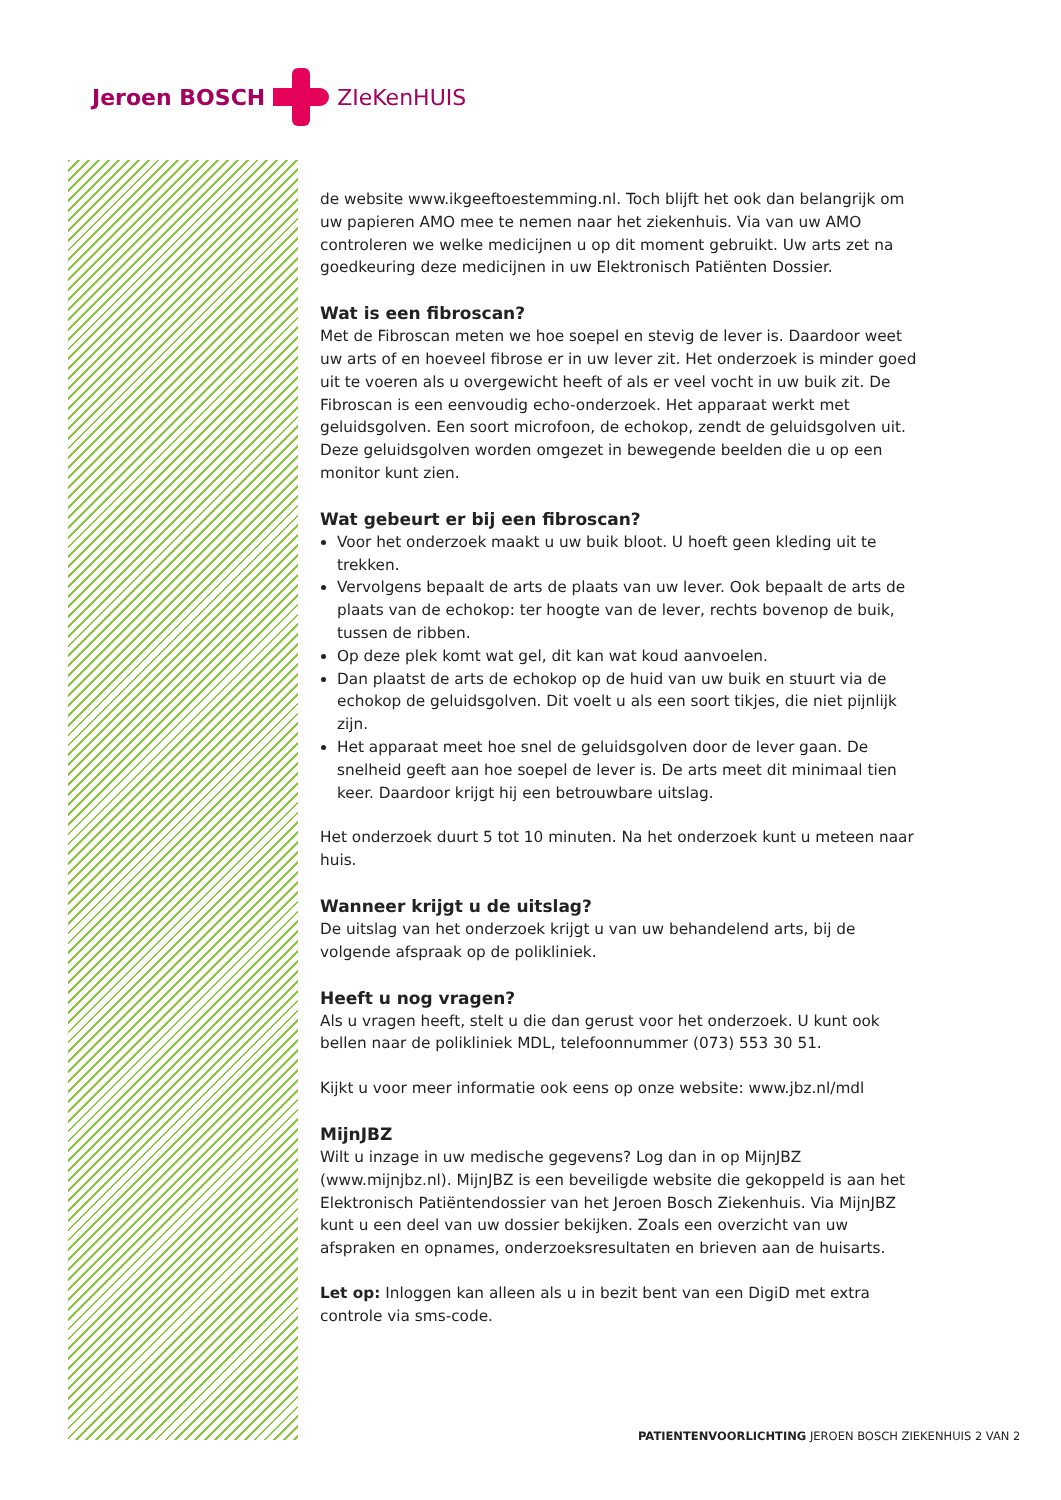Jeroen BOSCH ZIeKenHUIS
de website www.ikgeeftoestemming.nl. Toch blijft het ook dan belangrijk om uw papieren AMO mee te nemen naar het ziekenhuis. Via van uw AMO controleren we welke medicijnen u op dit moment gebruikt. Uw arts zet na goedkeuring deze medicij­nen in uw Elektronisch Patiënten Dossier.
Wat is een fibroscan?
Met de Fibroscan meten we hoe soepel en stevig de lever is. Daardoor weet uw arts of en hoeveel fibrose er in uw lever zit. Het onderzoek is minder goed uit te voeren als u overgewicht heeft of als er veel vocht in uw buik zit. De Fibroscan is een eenvoudig echo-onderzoek. Het apparaat werkt met geluidsgolven. Een soort microfoon, de echokop, zendt de geluidsgolven uit. Deze geluidsgolven worden omgezet in bewe­gende beelden die u op een monitor kunt zien.
Wat gebeurt er bij een fibroscan?
Voor het onderzoek maakt u uw buik bloot. U hoeft geen kleding uit te trekken.
Vervolgens bepaalt de arts de plaats van uw lever. Ook bepaalt de arts de plaats van de echokop: ter hoogte van de lever, rechts bovenop de buik, tussen de ribben.
Op deze plek komt wat gel, dit kan wat koud aanvoelen.
Dan plaatst de arts de echokop op de huid van uw buik en stuurt via de echokop de geluidsgolven. Dit voelt u als een soort tikjes, die niet pijnlijk zijn.
Het apparaat meet hoe snel de geluidsgolven door de lever gaan. De snelheid geeft aan hoe soepel de lever is. De arts meet dit minimaal tien keer. Daardoor krijgt hij een betrouwbare uitslag.
Het onderzoek duurt 5 tot 10 minuten. Na het onderzoek kunt u meteen naar huis.
Wanneer krijgt u de uitslag?
De uitslag van het onderzoek krijgt u van uw behandelend arts, bij de volgende afspraak op de polikliniek.
Heeft u nog vragen?
Als u vragen heeft, stelt u die dan gerust voor het onderzoek. U kunt ook bellen naar de polikliniek MDL, telefoonnummer (073) 553 30 51.
Kijkt u voor meer informatie ook eens op onze website: www.jbz.nl/mdl
MijnJBZ
Wilt u inzage in uw medische gegevens? Log dan in op MijnJBZ (www.mijnjbz.nl). MijnJBZ is een beveiligde website die gekoppeld is aan het Elektronisch Patiëntendos­sier van het Jeroen Bosch Ziekenhuis. Via MijnJBZ kunt u een deel van uw dossier bekijken. Zoals een overzicht van uw afspraken en opnames, onderzoeksresultaten en brieven aan de huisarts.
Let op: Inloggen kan alleen als u in bezit bent van een DigiD met extra controle via sms-code.
PATIENTENVOORLICHTING JEROEN BOSCH ZIEKENHUIS 2 VAN 2